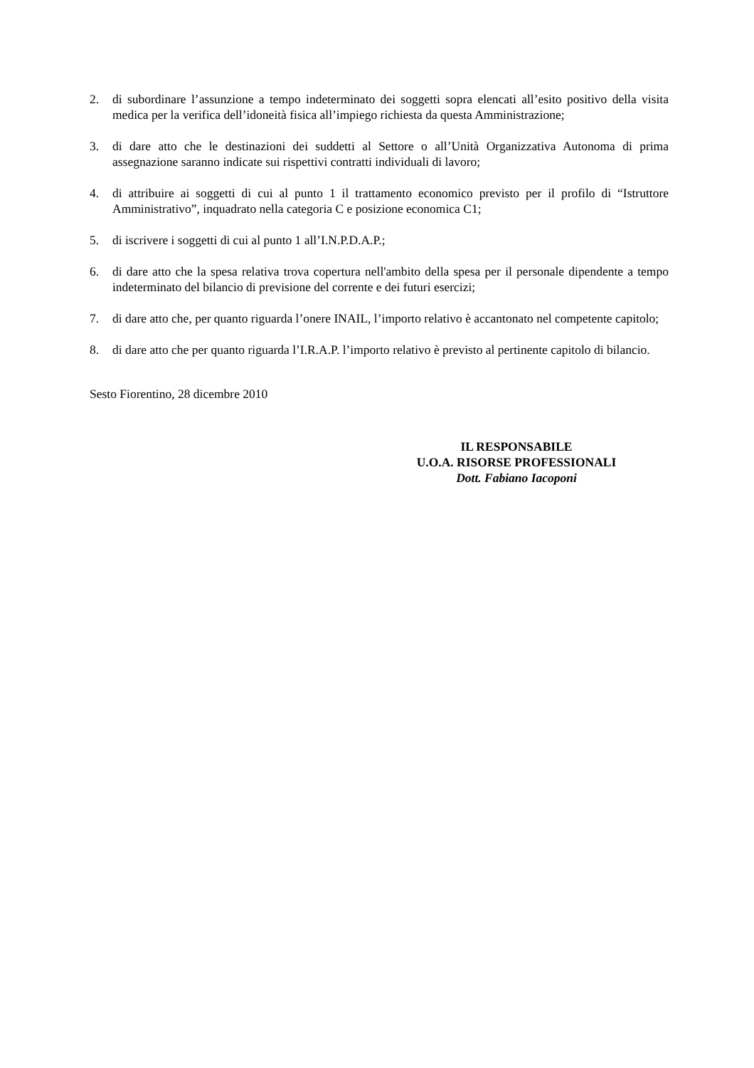2. di subordinare l’assunzione a tempo indeterminato dei soggetti sopra elencati all’esito positivo della visita medica per la verifica dell’idoneità fisica all’impiego richiesta da questa Amministrazione;
3. di dare atto che le destinazioni dei suddetti al Settore o all’Unità Organizzativa Autonoma di prima assegnazione saranno indicate sui rispettivi contratti individuali di lavoro;
4. di attribuire ai soggetti di cui al punto 1 il trattamento economico previsto per il profilo di “Istruttore Amministrativo”, inquadrato nella categoria C e posizione economica C1;
5. di iscrivere i soggetti di cui al punto 1 all’I.N.P.D.A.P.;
6. di dare atto che la spesa relativa trova copertura nell'ambito della spesa per il personale dipendente a tempo indeterminato del bilancio di previsione del corrente e dei futuri esercizi;
7. di dare atto che, per quanto riguarda l’onere INAIL, l’importo relativo è accantonato nel competente capitolo;
8. di dare atto che per quanto riguarda l’I.R.A.P. l’importo relativo è previsto al pertinente capitolo di bilancio.
Sesto Fiorentino, 28 dicembre 2010
IL RESPONSABILE
U.O.A. RISORSE PROFESSIONALI
Dott. Fabiano Iacoponi